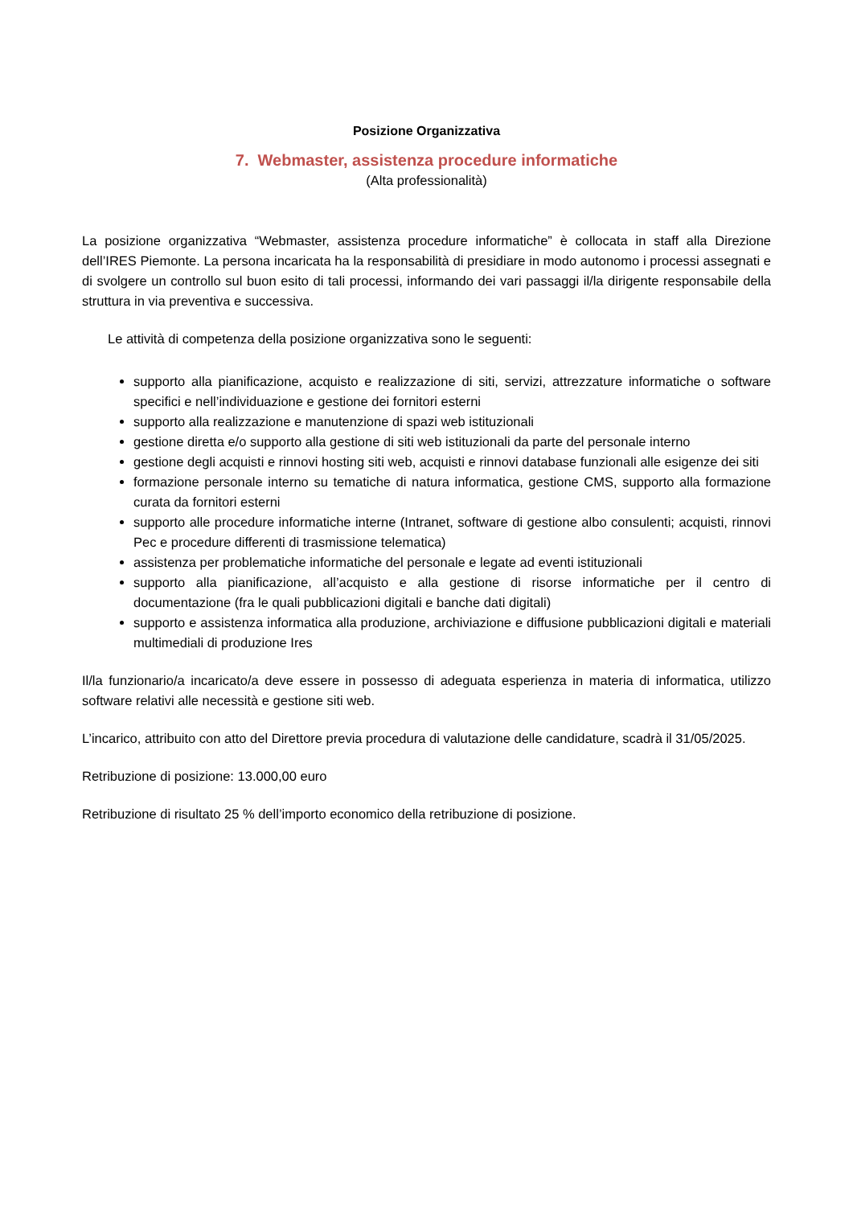Posizione Organizzativa
7. Webmaster, assistenza procedure informatiche
(Alta professionalità)
La posizione organizzativa “Webmaster, assistenza procedure informatiche” è collocata in staff alla Direzione dell’IRES Piemonte. La persona incaricata ha la responsabilità di presidiare in modo autonomo i processi assegnati e di svolgere un controllo sul buon esito di tali processi, informando dei vari passaggi il/la dirigente responsabile della struttura in via preventiva e successiva.
Le attività di competenza della posizione organizzativa sono le seguenti:
supporto alla pianificazione, acquisto e realizzazione di siti, servizi, attrezzature informatiche o software specifici e nell’individuazione e gestione dei fornitori esterni
supporto alla realizzazione e manutenzione di spazi web istituzionali
gestione diretta e/o supporto alla gestione di siti web istituzionali da parte del personale interno
gestione degli acquisti e rinnovi hosting siti web, acquisti e rinnovi database funzionali alle esigenze dei siti
formazione personale interno su tematiche di natura informatica, gestione CMS, supporto alla formazione curata da fornitori esterni
supporto alle procedure informatiche interne (Intranet, software di gestione albo consulenti; acquisti, rinnovi Pec e procedure differenti di trasmissione telematica)
assistenza per problematiche informatiche del personale e legate ad eventi istituzionali
supporto alla pianificazione, all’acquisto e alla gestione di risorse informatiche per il centro di documentazione (fra le quali pubblicazioni digitali e banche dati digitali)
supporto e assistenza informatica alla produzione, archiviazione e diffusione pubblicazioni digitali e materiali multimediali di produzione Ires
Il/la funzionario/a incaricato/a deve essere in possesso di adeguata esperienza in materia di informatica, utilizzo software relativi alle necessità e gestione siti web.
L’incarico, attribuito con atto del Direttore previa procedura di valutazione delle candidature, scadrà il 31/05/2025.
Retribuzione di posizione: 13.000,00 euro
Retribuzione di risultato 25 % dell’importo economico della retribuzione di posizione.